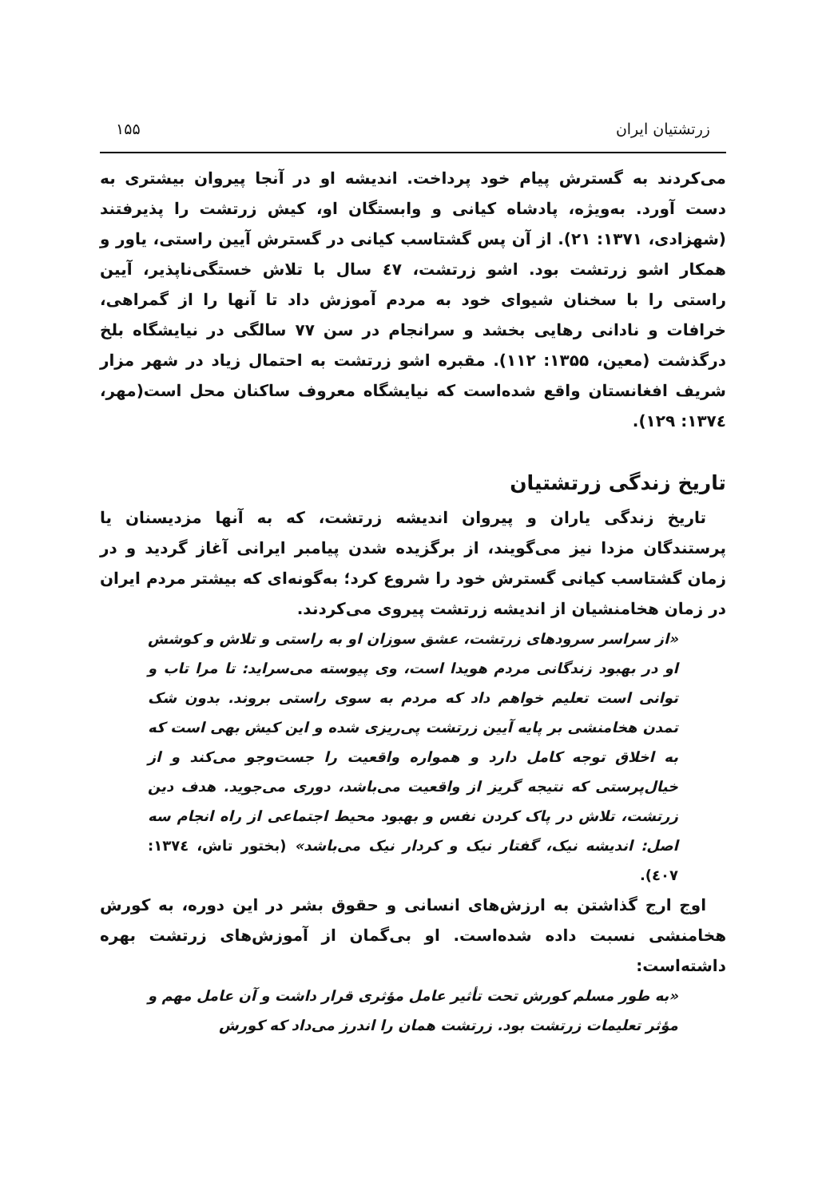زرتشتیان ایران ۱۵۵
می‌کردند به گسترش پیام خود پرداخت. اندیشه او در آنجا پیروان بیشتری به دست آورد. به‌ویژه، پادشاه کیانی و وابستگان او، کیش زرتشت را پذیرفتند (شهزادی، ۱۳۷۱: ۲۱). از آن پس گشتاسب کیانی در گسترش آیین راستی، یاور و همکار اشو زرتشت بود. اشو زرتشت، ٤۷ سال با تلاش خستگی‌ناپذیر، آیین راستی را با سخنان شیوای خود به مردم آموزش داد تا آنها را از گمراهی، خرافات و نادانی رهایی بخشد و سرانجام در سن ۷۷ سالگی در نیایشگاه بلخ درگذشت (معین، ۱۳۵۵: ۱۱۲). مقبره اشو زرتشت به احتمال زیاد در شهر مزار شریف افغانستان واقع شده‌است که نیایشگاه معروف ساکنان محل است(مهر، ۱۳۷٤: ۱۲۹).
تاریخ زندگی زرتشتیان
تاریخ زندگی یاران و پیروان اندیشه زرتشت، که به آنها مزدیسنان یا پرستندگان مزدا نیز می‌گویند، از برگزیده شدن پیامبر ایرانی آغاز گردید و در زمان گشتاسب کیانی گسترش خود را شروع کرد؛ به‌گونه‌ای که بیشتر مردم ایران در زمان هخامنشیان از اندیشه زرتشت پیروی می‌کردند.
«از سراسر سرودهای زرتشت، عشق سوزان او به راستی و تلاش و کوشش او در بهبود زندگانی مردم هویدا است، وی پیوسته می‌سراید: تا مرا تاب و توانی است تعلیم خواهم داد که مردم به سوی راستی بروند. بدون شک تمدن هخامنشی بر پایه آیین زرتشت پی‌ریزی شده و این کیش بهی است که به اخلاق توجه کامل دارد و همواره واقعیت را جست‌وجو می‌کند و از خیال‌پرستی که نتیجه گریز از واقعیت می‌باشد، دوری می‌جوید. هدف دین زرتشت، تلاش در پاک کردن نفس و بهبود محیط اجتماعی از راه انجام سه اصل: اندیشه نیک، گفتار نیک و کردار نیک می‌باشد» (بختور تاش، ۱۳۷٤: ٤۰۷).
اوج ارج گذاشتن به ارزش‌های انسانی و حقوق بشر در این دوره، به کورش هخامنشی نسبت داده شده‌است. او بی‌گمان از آموزش‌های زرتشت بهره داشته‌است:
«به طور مسلم کورش تحت تأثیر عامل مؤثری قرار داشت و آن عامل مهم و مؤثر تعلیمات زرتشت بود. زرتشت همان را اندرز می‌داد که کورش